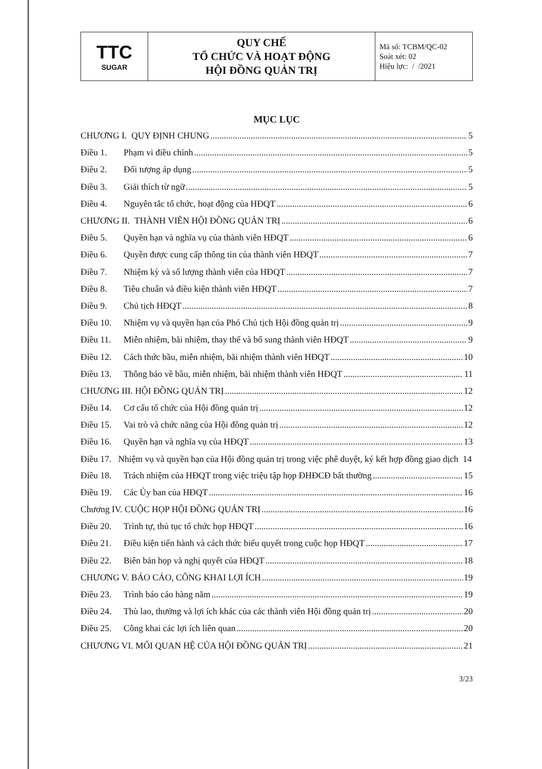| TTC SUGAR | QUY CHẾ TỔ CHỨC VÀ HOẠT ĐỘNG HỘI ĐỒNG QUẢN TRỊ | Mã số: TCBM/QC-02 Soát xét: 02 Hiệu lực: / /2021 |
MỤC LỤC
CHƯƠNG I. QUY ĐỊNH CHUNG 5
Điều 1. Phạm vi điều chỉnh 5
Điều 2. Đối tượng áp dụng 5
Điều 3. Giải thích từ ngữ 5
Điều 4. Nguyên tắc tổ chức, hoạt động của HĐQT 6
CHƯƠNG II. THÀNH VIÊN HỘI ĐỒNG QUẢN TRỊ 6
Điều 5. Quyền hạn và nghĩa vụ của thành viên HĐQT 6
Điều 6. Quyền được cung cấp thông tin của thành viên HĐQT 7
Điều 7. Nhiệm kỳ và số lượng thành viên của HĐQT 7
Điều 8. Tiêu chuẩn và điều kiện thành viên HĐQT 7
Điều 9. Chủ tịch HĐQT 8
Điều 10. Nhiệm vụ và quyền hạn của Phó Chủ tịch Hội đồng quản trị 9
Điều 11. Miễn nhiệm, bãi nhiệm, thay thế và bổ sung thành viên HĐQT 9
Điều 12. Cách thức bầu, miễn nhiệm, bãi nhiệm thành viên HĐQT 10
Điều 13. Thông báo về bầu, miễn nhiệm, bãi nhiệm thành viên HĐQT 11
CHƯƠNG III. HỘI ĐỒNG QUẢN TRỊ 12
Điều 14. Cơ cấu tổ chức của Hội đồng quản trị 12
Điều 15. Vai trò và chức năng của Hội đồng quản trị 12
Điều 16. Quyền hạn và nghĩa vụ của HĐQT 13
Điều 17. Nhiệm vụ và quyền hạn của Hội đồng quản trị trong việc phê duyệt, ký kết hợp đồng giao dịch 14
Điều 18. Trách nhiệm của HĐQT trong việc triệu tập họp ĐHĐCĐ bất thường 15
Điều 19. Các Ủy ban của HĐQT 16
Chương IV. CUỘC HỌP HỘI ĐỒNG QUẢN TRỊ 16
Điều 20. Trình tự, thủ tục tổ chức họp HĐQT 16
Điều 21. Điều kiện tiến hành và cách thức biểu quyết trong cuộc họp HĐQT 17
Điều 22. Biên bản họp và nghị quyết của HĐQT 18
CHƯƠNG V. BÁO CÁO, CÔNG KHAI LỢI ÍCH 19
Điều 23. Trình báo cáo hàng năm 19
Điều 24. Thù lao, thưởng và lợi ích khác của các thành viên Hội đồng quản trị 20
Điều 25. Công khai các lợi ích liên quan 20
CHƯƠNG VI. MỐI QUAN HỆ CỦA HỘI ĐỒNG QUẢN TRỊ 21
3/23